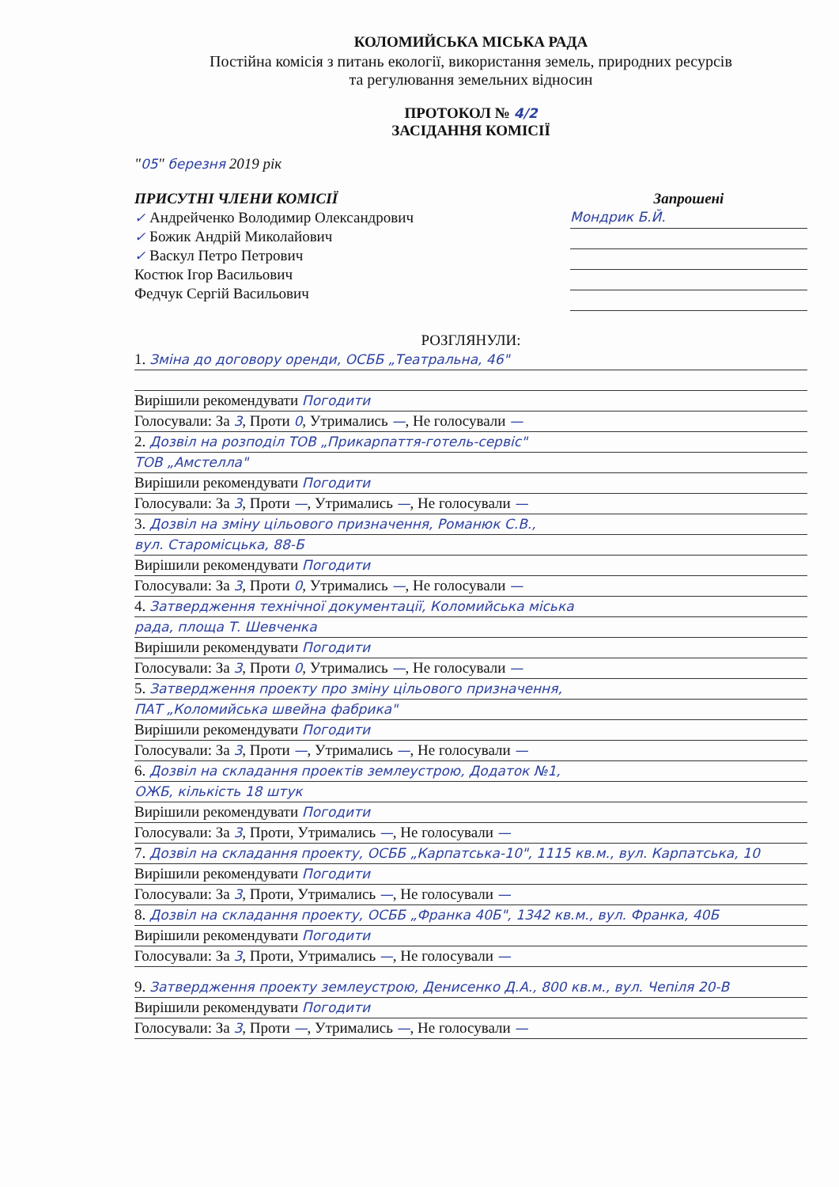КОЛОМИЙСЬКА МІСЬКА РАДА
Постійна комісія з питань екології, використання земель, природних ресурсів
та регулювання земельних відносин
ПРОТОКОЛ № 4/2
ЗАСІДАННЯ КОМІСІЇ
"05" березня 2019 рік
ПРИСУТНІ ЧЛЕНИ КОМІСІЇ
✓ Андрейченко Володимир Олександрович
✓ Божик Андрій Миколайович
✓ Васкул Петро Петрович
Костюк Ігор Васильович
Федчук Сергій Васильович
Запрошені
Мондрик Б.Й.
РОЗГЛЯНУЛИ:
1. Зміна до договору оренди, ОСББ „Театральна, 46"
Вирішили рекомендувати Погодити
Голосували: За 3, Проти 0, Утримались —, Не голосували —
2. Дозвіл на розподіл ТОВ „Прикарпаття-готель-сервіс"
ТОВ „Амстелла"
Вирішили рекомендувати Погодити
Голосували: За 3, Проти —, Утримались —, Не голосували —
3. Дозвіл на зміну цільового призначення, Романюк С.В.,
вул. Старомісцька, 88-Б
Вирішили рекомендувати Погодити
Голосували: За 3, Проти 0, Утримались —, Не голосували —
4. Затвердження технічної документації, Коломийська міська
рада, площа Т. Шевченка
Вирішили рекомендувати Погодити
Голосували: За 3, Проти 0, Утримались —, Не голосували —
5. Затвердження проекту про зміну цільового призначення,
ПАТ „Коломийська швейна фабрика"
Вирішили рекомендувати Погодити
Голосували: За 3, Проти —, Утримались —, Не голосували —
6. Дозвіл на складання проектів землеустрою, Додаток №1,
ОЖБ, кількість 18 штук
Вирішили рекомендувати Погодити
Голосували: За 3, Проти, Утримались —, Не голосували —
7. Дозвіл на складання проекту, ОСББ „Карпатська-10", 1115 кв.м., вул. Карпатська, 10
Вирішили рекомендувати Погодити
Голосували: За 3, Проти, Утримались —, Не голосували —
8. Дозвіл на складання проекту, ОСББ „Франка 40Б", 1342 кв.м., вул. Франка, 40Б
Вирішили рекомендувати Погодити
Голосували: За 3, Проти, Утримались —, Не голосували —
9. Затвердження проекту землеустрою, Денисенко Д.А., 800 кв.м., вул. Чепіля 20-В
Вирішили рекомендувати Погодити
Голосували: За 3, Проти —, Утримались —, Не голосували —